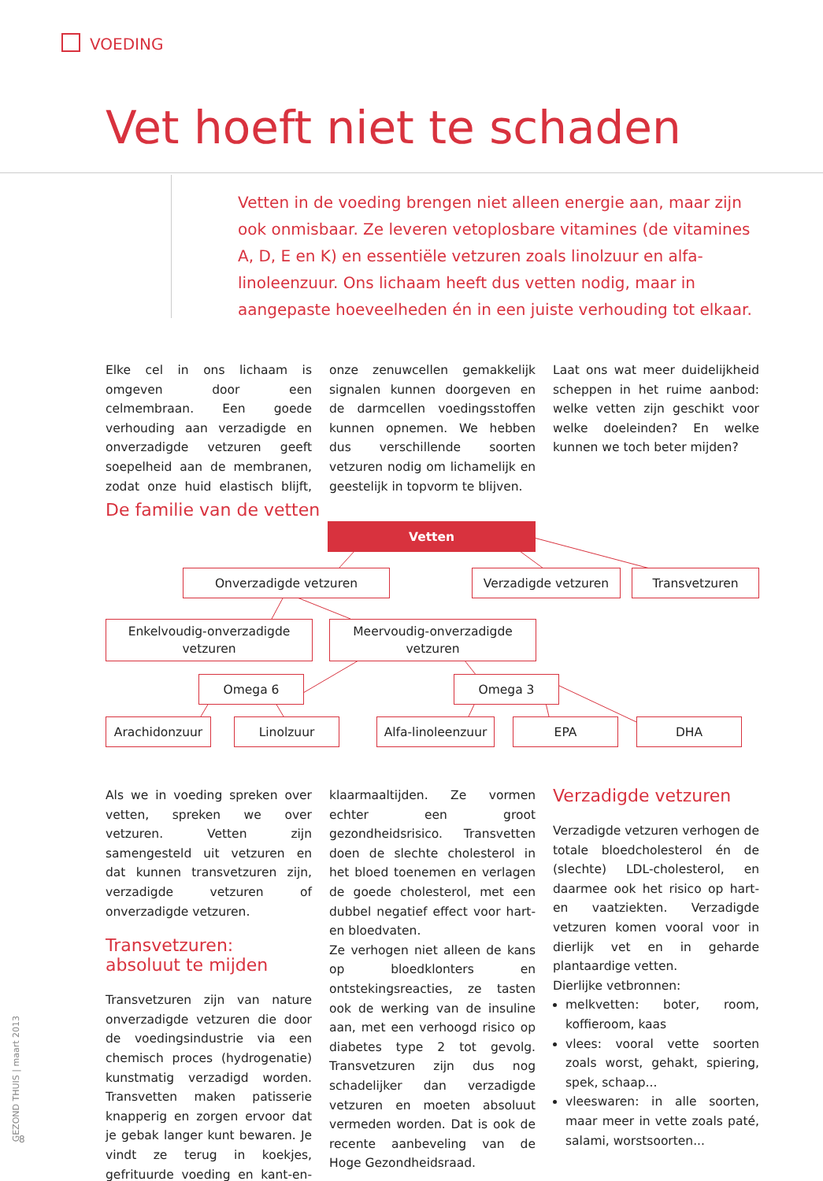VOEDING
Vet hoeft niet te schaden
Vetten in de voeding brengen niet alleen energie aan, maar zijn ook onmisbaar. Ze leveren vetoplosbare vitamines (de vitamines A, D, E en K) en essentiële vetzuren zoals linolzuur en alfa-linoleenzuur. Ons lichaam heeft dus vetten nodig, maar in aangepaste hoeveelheden én in een juiste verhouding tot elkaar.
Elke cel in ons lichaam is omgeven door een celmembraan. Een goede verhouding aan verzadigde en onverzadigde vetzuren geeft soepelheid aan de membranen, zodat onze huid elastisch blijft, onze zenuwcellen gemakkelijk signalen kunnen doorgeven en de darmcellen voedingsstoffen kunnen opnemen. We hebben dus verschillende soorten vetzuren nodig om lichamelijk en geestelijk in topvorm te blijven.
Laat ons wat meer duidelijkheid scheppen in het ruime aanbod: welke vetten zijn geschikt voor welke doeleinden? En welke kunnen we toch beter mijden?
De familie van de vetten
Vetten
Onverzadigde vetzuren Verzadigde vetzuren Transvetzuren
Enkelvoudig-onverzadigde
vetzuren
Meervoudig-onverzadigde
vetzuren
Omega 6 Omega 3
Arachidonzuur Linolzuur
Alfa-linoleenzuur
EPA DHA
Als we in voeding spreken over vetten, spreken we over vetzuren. Vetten zijn samengesteld uit vetzuren en dat kunnen transvetzuren zijn, verzadigde vetzuren of onverzadigde vetzuren.
Transvetzuren: absoluut te mijden
Transvetzuren zijn van nature onverzadigde vetzuren die door de voedingsindustrie via een chemisch proces (hydrogenatie) kunstmatig verzadigd worden. Transvetten maken patisserie knapperig en zorgen ervoor dat je gebak langer kunt bewaren. Je vindt ze terug in koekjes, gefrituurde voeding en kant-en-klaarmaaltijden. Ze vormen echter een groot gezondheidsrisico. Transvetten doen de slechte cholesterol in het bloed toenemen en verlagen de goede cholesterol, met een dubbel negatief effect voor hart- en bloedvaten.
Ze verhogen niet alleen de kans op bloedklonters en ontstekingsreacties, ze tasten ook de werking van de insuline aan, met een verhoogd risico op diabetes type 2 tot gevolg. Transvetzuren zijn dus nog schadelijker dan verzadigde vetzuren en moeten absoluut vermeden worden. Dat is ook de recente aanbeveling van de Hoge Gezondheidsraad.
Verzadigde vetzuren
Verzadigde vetzuren verhogen de totale bloedcholesterol én de (slechte) LDL-cholesterol, en daarmee ook het risico op hart- en vaatziekten. Verzadigde vetzuren komen vooral voor in dierlijk vet en in geharde plantaardige vetten.
Dierlijke vetbronnen:
melkvetten: boter, room, koffieroom, kaas
vlees: vooral vette soorten zoals worst, gehakt, spiering, spek, schaap...
vleeswaren: in alle soorten, maar meer in vette zoals paté, salami, worstsoorten...
GEZOND THUIS | maart 2013
8